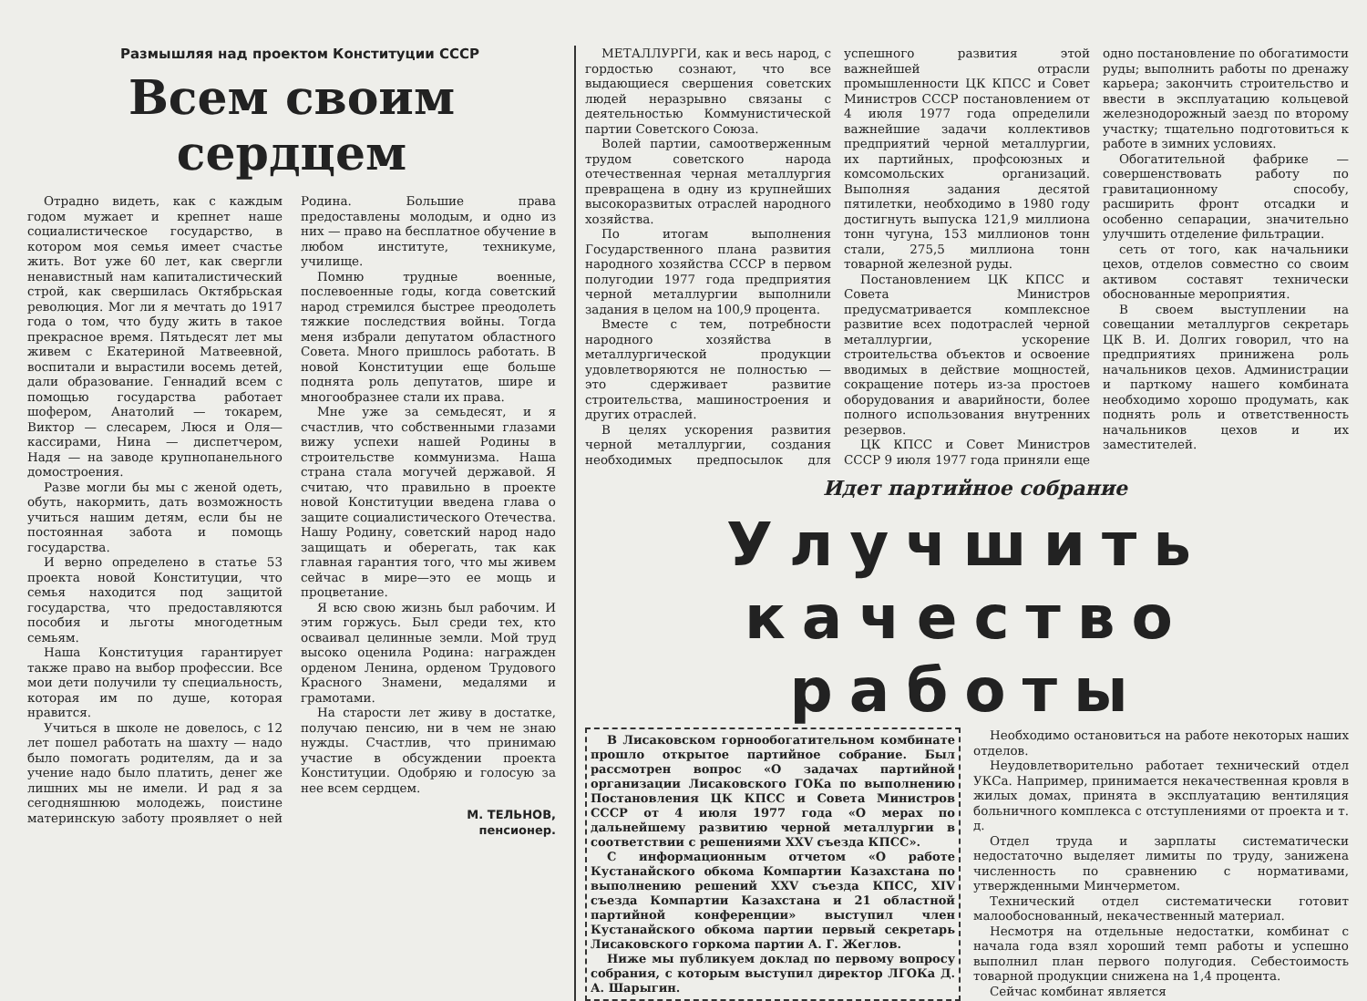Размышляя над проектом Конституции СССР
Всем своим сердцем
Отрадно видеть, как с каждым годом мужает и крепнет наше социалистическое государство, в котором моя семья имеет счастье жить. Вот уже 60 лет, как свергли ненавистный нам капиталистический строй, как свершилась Октябрьская революция. Мог ли я мечтать до 1917 года о том, что буду жить в такое прекрасное время. Пятьдесят лет мы живем с Екатериной Матвеевной, воспитали и вырастили восемь детей, дали образование. Геннадий всем с помощью государства работает шофером, Анатолий — токарем, Виктор — слесарем, Люся и Оля—кассирами, Нина — диспетчером, Надя — на заводе крупнопанельного домостроения.
Разве могли бы мы с женой одеть, обуть, накормить, дать возможность учиться нашим детям, если бы не постоянная забота и помощь государства.
И верно определено в статье 53 проекта новой Конституции, что семья находится под защитой государства, что предоставляются пособия и льготы многодетным семьям.
Наша Конституция гарантирует также право на выбор профессии. Все мои дети получили ту специальность, которая им по душе, которая нравится.
Учиться в школе не довелось, с 12 лет пошел работать на шахту — надо было помогать родителям, да и за учение надо было платить, денег же лишних мы не имели. И рад я за сегодняшнюю молодежь, поистине материнскую заботу проявляет о ней Родина. Большие права предоставлены молодым, и одно из них — право на бесплатное обучение в любом институте, техникуме, училище.
Помню трудные военные, послевоенные годы, когда советский народ стремился быстрее преодолеть тяжкие последствия войны. Тогда меня избрали депутатом областного Совета. Много пришлось работать. В новой Конституции еще больше поднята роль депутатов, шире и многообразнее стали их права.
Мне уже за семьдесят, и я счастлив, что собственными глазами вижу успехи нашей Родины в строительстве коммунизма. Наша страна стала могучей державой. Я считаю, что правильно в проекте новой Конституции введена глава о защите социалистического Отечества. Нашу Родину, советский народ надо защищать и оберегать, так как главная гарантия того, что мы живем сейчас в мире—это ее мощь и процветание.
Я всю свою жизнь был рабочим. И этим горжусь. Был среди тех, кто осваивал целинные земли. Мой труд высоко оценила Родина: награжден орденом Ленина, орденом Трудового Красного Знамени, медалями и грамотами.
На старости лет живу в достатке, получаю пенсию, ни в чем не знаю нужды. Счастлив, что принимаю участие в обсуждении проекта Конституции. Одобряю и голосую за нее всем сердцем.
М. ТЕЛЬНОВ,
пенсионер.
МЕТАЛЛУРГИ, как и весь народ, с гордостью сознают, что все выдающиеся свершения советских людей неразрывно связаны с деятельностью Коммунистической партии Советского Союза.
Волей партии, самоотверженным трудом советского народа отечественная черная металлургия превращена в одну из крупнейших высокоразвитых отраслей народного хозяйства.
По итогам выполнения Государственного плана развития народного хозяйства СССР в первом полугодии 1977 года предприятия черной металлургии выполнили задания в целом на 100,9 процента.
Вместе с тем, потребности народного хозяйства в металлургической продукции удовлетворяются не полностью — это сдерживает развитие строительства, машиностроения и других отраслей.
В целях ускорения развития черной металлургии, создания необходимых предпосылок для успешного развития этой важнейшей отрасли промышленности ЦК КПСС и Совет Министров СССР постановлением от 4 июля 1977 года определили важнейшие задачи коллективов предприятий черной металлургии, их партийных, профсоюзных и комсомольских организаций. Выполняя задания десятой пятилетки, необходимо в 1980 году достигнуть выпуска 121,9 миллиона тонн чугуна, 153 миллионов тонн стали, 275,5 миллиона тонн товарной железной руды.
Постановлением ЦК КПСС и Совета Министров предусматривается комплексное развитие всех подотраслей черной металлургии, ускорение строительства объектов и освоение вводимых в действие мощностей, сокращение потерь из-за простоев оборудования и аварийности, более полного использования внутренних резервов.
ЦК КПСС и Совет Министров СССР 9 июля 1977 года приняли еще одно постановление по обогатимости руды; выполнить работы по дренажу карьера; закончить строительство и ввести в эксплуатацию кольцевой железнодорожный заезд по второму участку; тщательно подготовиться к работе в зимних условиях.
Обогатительной фабрике — совершенствовать работу по гравитационному способу, расширить фронт отсадки и особенно сепарации, значительно улучшить отделение фильтрации.
сеть от того, как начальники цехов, отделов совместно со своим активом составят технически обоснованные мероприятия.
В своем выступлении на совещании металлургов секретарь ЦК В. И. Долгих говорил, что на предприятиях принижена роль начальников цехов. Администрации и парткому нашего комбината необходимо хорошо продумать, как поднять роль и ответственность начальников цехов и их заместителей.
Идет партийное собрание
Улучшить
качество
работы
В Лисаковском горнообогатительном комбинате прошло открытое партийное собрание. Был рассмотрен вопрос «О задачах партийной организации Лисаковского ГОКа по выполнению Постановления ЦК КПСС и Совета Министров СССР от 4 июля 1977 года «О мерах по дальнейшему развитию черной металлургии в соответствии с решениями XXV съезда КПСС».
С информационным отчетом «О работе Кустанайского обкома Компартии Казахстана по выполнению решений XXV съезда КПСС, XIV съезда Компартии Казахстана и 21 областной партийной конференции» выступил член Кустанайского обкома партии первый секретарь Лисаковского горкома партии А. Г. Жеглов.
Ниже мы публикуем доклад по первому вопросу собрания, с которым выступил директор ЛГОКа Д. А. Шарыгин.
Необходимо остановиться на работе некоторых наших отделов.
Неудовлетворительно работает технический отдел УКСа. Например, принимается некачественная кровля в жилых домах, принята в эксплуатацию вентиляция больничного комплекса с отступлениями от проекта и т. д.
Отдел труда и зарплаты систематически недостаточно выделяет лимиты по труду, занижена численность по сравнению с нормативами, утвержденными Минчерметом.
Технический отдел систематически готовит малообоснованный, некачественный материал.
Несмотря на отдельные недостатки, комбинат с начала года взял хороший темп работы и успешно выполнил план первого полугодия. Себестоимость товарной продукции снижена на 1,4 процента.
Сейчас комбинат является